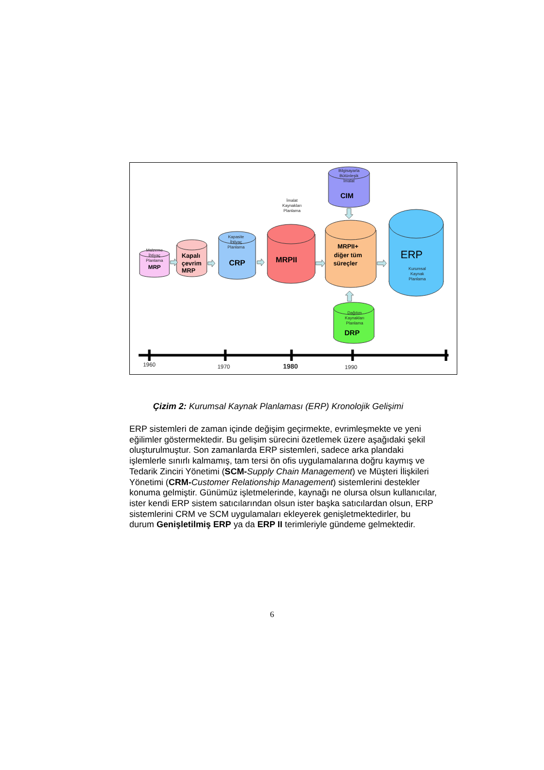Malzeme
İhtiyaç
Planlama
Kapasite
İhtiyaç
Planlama
İmalat
Kaynakları
Planlama
Bilgisayarla
Bütünleşik
İmalat
Dağıtım
Kaynakları
Planlama
Kurumsal
Kaynak
Planlama
MRP
Kapalı
çevrim
MRP
CRP
MRPII
MRPII+
diğer tüm
süreçler
ERP
CIM
DRP
1960
1970
1980
1990
Çizim 2: Kurumsal Kaynak Planlaması (ERP) Kronolojik Gelişimi
ERP sistemleri de zaman içinde değişim geçirmekte, evrimleşmekte ve yeni eğilimler göstermektedir. Bu gelişim sürecini özetlemek üzere aşağıdaki şekil oluşturulmuştur. Son zamanlarda ERP sistemleri, sadece arka plandaki işlemlerle sınırlı kalmamış, tam tersi ön ofis uygulamalarına doğru kaymış ve Tedarik Zinciri Yönetimi (SCM-Supply Chain Management) ve Müşteri İlişkileri Yönetimi (CRM-Customer Relationship Management) sistemlerini destekler konuma gelmiştir. Günümüz işletmelerinde, kaynağı ne olursa olsun kullanıcılar, ister kendi ERP sistem satıcılarından olsun ister başka satıcılardan olsun, ERP sistemlerini CRM ve SCM uygulamaları ekleyerek genişletmektedirler, bu durum Genişletilmiş ERP ya da ERP II terimleriyle gündeme gelmektedir.
6